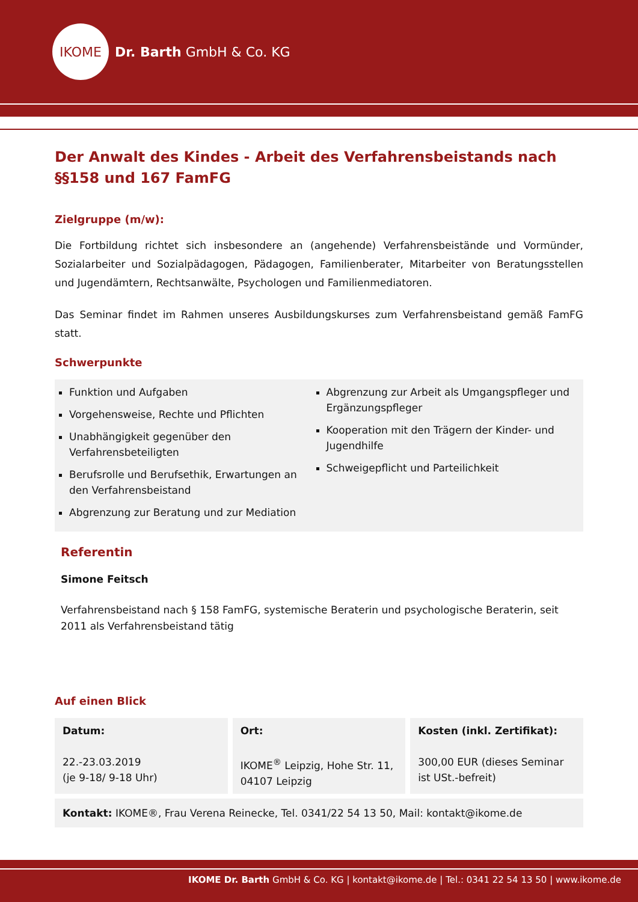IKOME
Dr. Barth GmbH & Co. KG
Der Anwalt des Kindes - Arbeit des Verfahrensbeistands nach §§158 und 167 FamFG
Zielgruppe (m/w):
Die Fortbildung richtet sich insbesondere an (angehende) Verfahrensbeistände und Vormünder, Sozialarbeiter und Sozialpädagogen, Pädagogen, Familienberater, Mitarbeiter von Beratungsstellen und Jugendämtern, Rechtsanwälte, Psychologen und Familienmediatoren.
Das Seminar findet im Rahmen unseres Ausbildungskurses zum Verfahrensbeistand gemäß FamFG statt.
Schwerpunkte
Funktion und Aufgaben
Vorgehensweise, Rechte und Pflichten
Unabhängigkeit gegenüber den Verfahrensbeteiligten
Berufsrolle und Berufsethik, Erwartungen an den Verfahrensbeistand
Abgrenzung zur Beratung und zur Mediation
Abgrenzung zur Arbeit als Umgangspfleger und Ergänzungspfleger
Kooperation mit den Trägern der Kinder- und Jugendhilfe
Schweigepflicht und Parteilichkeit
Referentin
Simone Feitsch
Verfahrensbeistand nach § 158 FamFG, systemische Beraterin und psychologische Beraterin, seit 2011 als Verfahrensbeistand tätig
Auf einen Blick
Datum:
22.-23.03.2019
(je 9-18/ 9-18 Uhr)
Ort:
IKOME<sup>®</sup> Leipzig, Hohe Str. 11, 04107 Leipzig
Kosten (inkl. Zertifikat):
300,00 EUR (dieses Seminar ist USt.-befreit)
Kontakt: IKOME®, Frau Verena Reinecke, Tel. 0341/22 54 13 50, Mail: kontakt@ikome.de
IKOME Dr. Barth GmbH & Co. KG | kontakt@ikome.de | Tel.: 0341 22 54 13 50 | www.ikome.de